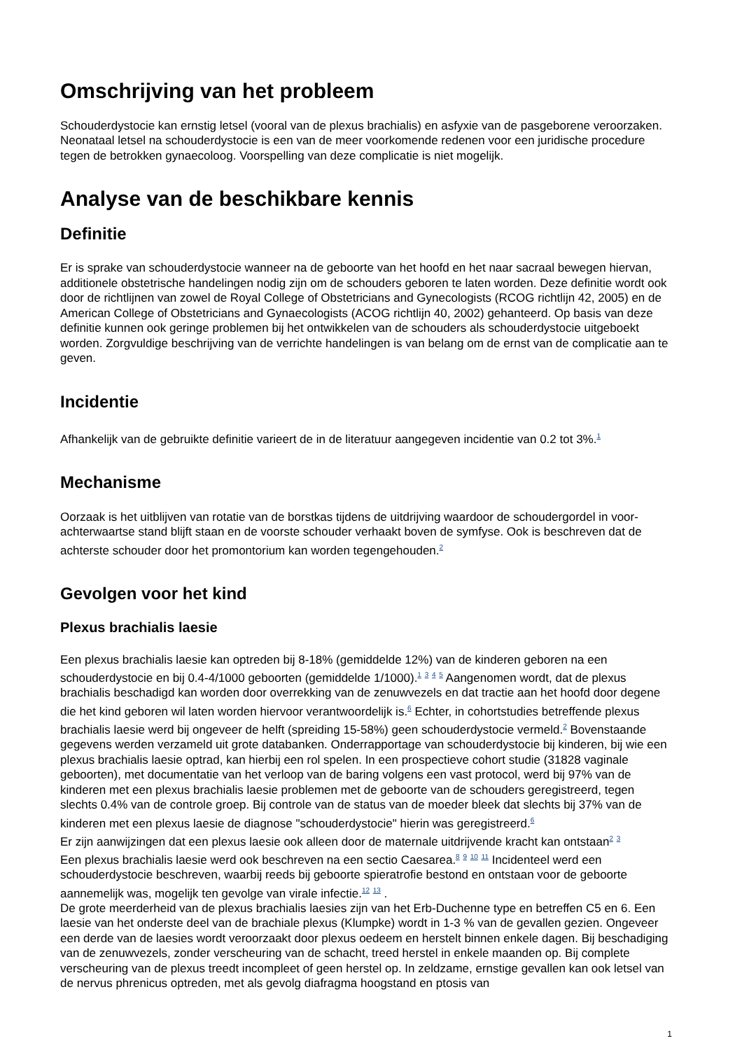Omschrijving van het probleem
Schouderdystocie kan ernstig letsel (vooral van de plexus brachialis) en asfyxie van de pasgeborene veroorzaken. Neonataal letsel na schouderdystocie is een van de meer voorkomende redenen voor een juridische procedure tegen de betrokken gynaecoloog. Voorspelling van deze complicatie is niet mogelijk.
Analyse van de beschikbare kennis
Definitie
Er is sprake van schouderdystocie wanneer na de geboorte van het hoofd en het naar sacraal bewegen hiervan, additionele obstetrische handelingen nodig zijn om de schouders geboren te laten worden. Deze definitie wordt ook door de richtlijnen van zowel de Royal College of Obstetricians and Gynecologists (RCOG richtlijn 42, 2005) en de American College of Obstetricians and Gynaecologists (ACOG richtlijn 40, 2002) gehanteerd. Op basis van deze definitie kunnen ook geringe problemen bij het ontwikkelen van de schouders als schouderdystocie uitgeboekt worden. Zorgvuldige beschrijving van de verrichte handelingen is van belang om de ernst van de complicatie aan te geven.
Incidentie
Afhankelijk van de gebruikte definitie varieert de in de literatuur aangegeven incidentie van 0.2 tot 3%.<sup>1</sup>
Mechanisme
Oorzaak is het uitblijven van rotatie van de borstkas tijdens de uitdrijving waardoor de schoudergordel in voor-achterwaartse stand blijft staan en de voorste schouder verhaakt boven de symfyse. Ook is beschreven dat de achterste schouder door het promontorium kan worden tegengehouden.<sup>2</sup>
Gevolgen voor het kind
Plexus brachialis laesie
Een plexus brachialis laesie kan optreden bij 8-18% (gemiddelde 12%) van de kinderen geboren na een schouderdystocie en bij 0.4-4/1000 geboorten (gemiddelde 1/1000).<sup>1</sup> <sup>3</sup> <sup>4</sup> <sup>5</sup> Aangenomen wordt, dat de plexus brachialis beschadigd kan worden door overrekking van de zenuwvezels en dat tractie aan het hoofd door degene die het kind geboren wil laten worden hiervoor verantwoordelijk is.<sup>6</sup> Echter, in cohortstudies betreffende plexus brachialis laesie werd bij ongeveer de helft (spreiding 15-58%) geen schouderdystocie vermeld.<sup>2</sup> Bovenstaande gegevens werden verzameld uit grote databanken. Onderrapportage van schouderdystocie bij kinderen, bij wie een plexus brachialis laesie optrad, kan hierbij een rol spelen. In een prospectieve cohort studie (31828 vaginale geboorten), met documentatie van het verloop van de baring volgens een vast protocol, werd bij 97% van de kinderen met een plexus brachialis laesie problemen met de geboorte van de schouders geregistreerd, tegen slechts 0.4% van de controle groep. Bij controle van de status van de moeder bleek dat slechts bij 37% van de kinderen met een plexus laesie de diagnose "schouderdystocie" hierin was geregistreerd.<sup>6</sup>
Er zijn aanwijzingen dat een plexus laesie ook alleen door de maternale uitdrijvende kracht kan ontstaan<sup>2</sup> <sup>3</sup>
Een plexus brachialis laesie werd ook beschreven na een sectio Caesarea.<sup>8</sup> <sup>9</sup> <sup>10</sup> <sup>11</sup> Incidenteel werd een schouderdystocie beschreven, waarbij reeds bij geboorte spieratrofie bestond en ontstaan voor de geboorte aannemelijk was, mogelijk ten gevolge van virale infectie.<sup>12</sup> <sup>13</sup> .
De grote meerderheid van de plexus brachialis laesies zijn van het Erb-Duchenne type en betreffen C5 en 6. Een laesie van het onderste deel van de brachiale plexus (Klumpke) wordt in 1-3 % van de gevallen gezien. Ongeveer een derde van de laesies wordt veroorzaakt door plexus oedeem en herstelt binnen enkele dagen. Bij beschadiging van de zenuwvezels, zonder verscheuring van de schacht, treed herstel in enkele maanden op. Bij complete verscheuring van de plexus treedt incompleet of geen herstel op. In zeldzame, ernstige gevallen kan ook letsel van de nervus phrenicus optreden, met als gevolg diafragma hoogstand en ptosis van
1